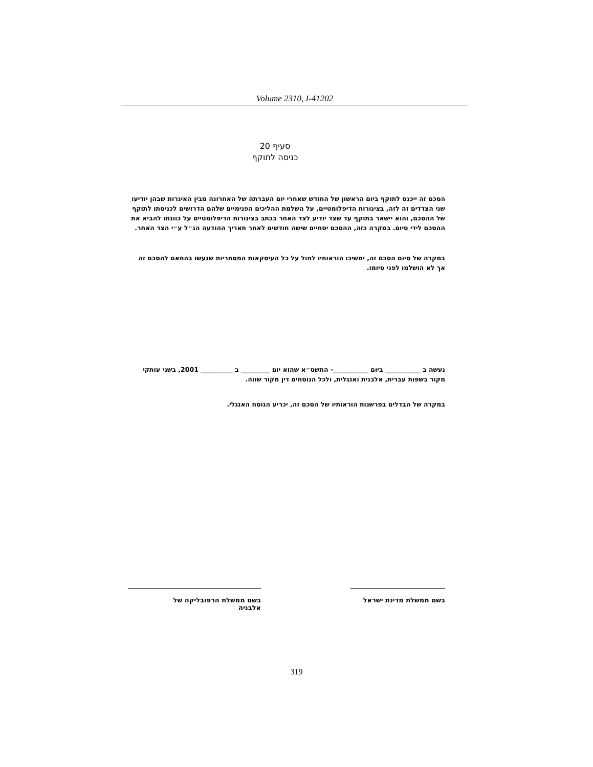Volume 2310, I-41202
סעיף 20
כניסה לתוקף
הסכם זה ייכנס לתוקף ביום הראשון של החודש שאחרי יום העברתה של האחרונה מבין האיגרות שבהן יודיעו שני הצדדים זה לזה, בצינורות הדיפלומטיים, על השלמת ההליכים הפנימיים שלהם הדרושים לכניסתו לתוקף של ההסכם, והוא יישאר בתוקף עד שצד יודיע לצד האחר בכתב בצינורות הדיפלומטיים על כוונתו להביא את ההסכם לידי סיום. במקרה כזה, ההסכם יסתיים שישה חודשים לאחר תאריך ההודעה הנ״ל ע״י הצד האחר.
במקרה של סיום הסכם זה, ימשיכו הוראותיו לחול על כל העיסקאות המסחריות שנעשו בהתאם להסכם זה אך לא הושלמו לפני סיומו.
נעשה ב ___________ ביום ___________- התשס״א שהוא יום _________ ב __________ 2001, בשני עותקי מקור בשפות עברית, אלבנית ואנגלית, ולכל הנוסחים דין מקור שווה.
במקרה של הבדלים בפרשנות הוראותיו של הסכם זה, יכריע הנוסח האנגלי.
בשם ממשלת מדינת ישראל בשם ממשלת הרפובליקה של
אלבניה
319